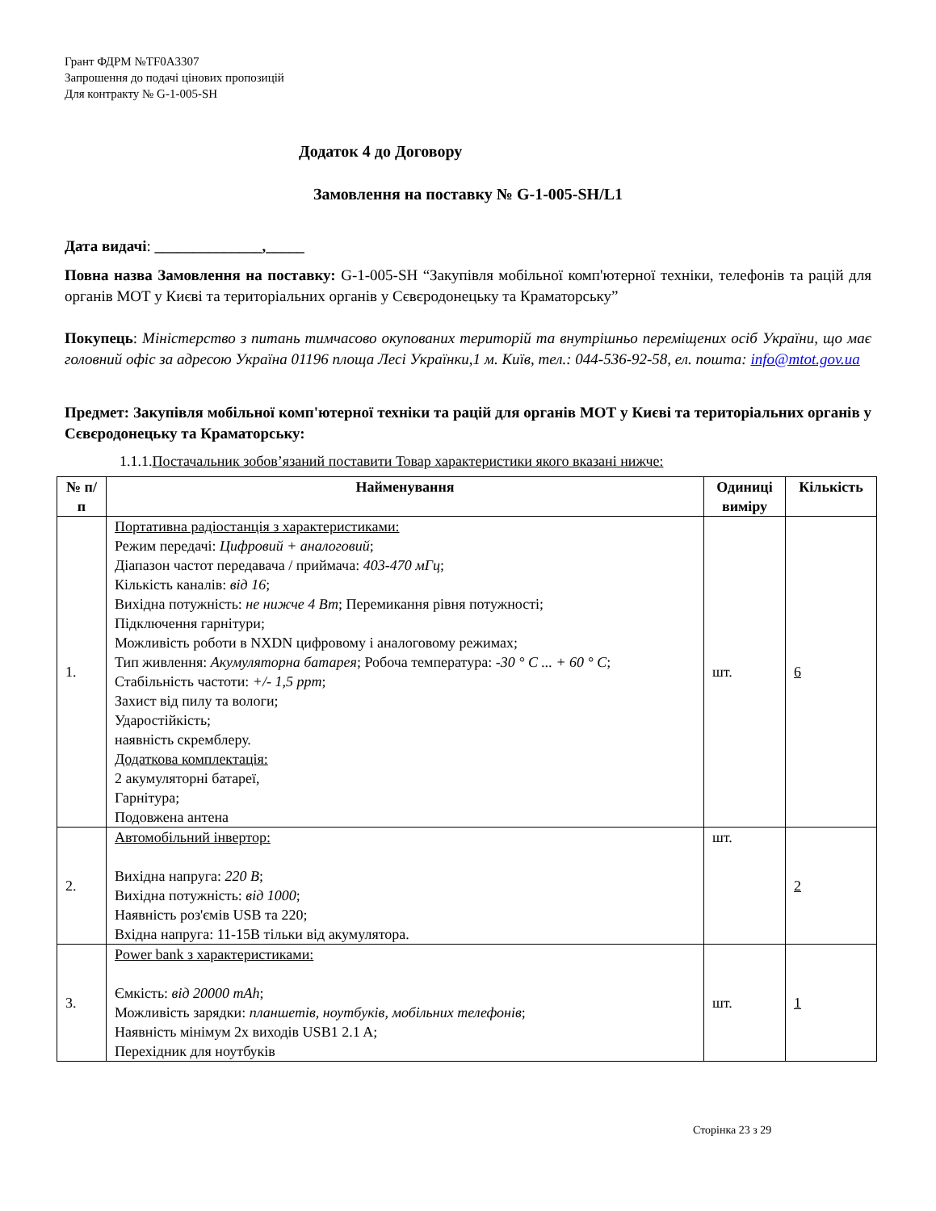Грант ФДРМ №TF0A3307
Запрошення до подачі цінових пропозицій
Для контракту № G-1-005-SH
Додаток 4 до Договору
Замовлення на поставку № G-1-005-SH/L1
Дата видачі: ______________,_____
Повна назва Замовлення на поставку: G-1-005-SH “Закупівля мобільної комп'ютерної техніки, телефонів та рацій для органів МОТ у Києві та територіальних органів у Сєвєродонецьку та Краматорську”
Покупець: Міністерство з питань тимчасово окупованих територій та внутрішньо переміщених осіб України, що має головний офіс за адресою Україна 01196 площа Лесі Українки,1 м. Київ, тел.: 044-536-92-58, ел. пошта: info@mtot.gov.ua
Предмет: Закупівля мобільної комп'ютерної техніки та рацій для органів МОТ у Києві та територіальних органів у Сєвєродонецьку та Краматорську:
1.1.1.Постачальник зобов’язаний поставити Товар характеристики якого вказані нижче:
| № п/п | Найменування | Одиниці виміру | Кількість |
| --- | --- | --- | --- |
| 1. | Портативна радіостанція з характеристиками: Режим передачі: Цифровий + аналоговий ; Діапазон частот передавача / приймача: 403-470 мГц ; Кількість каналів: від 16 ; Вихідна потужність: не нижче 4 Вт ; Перемикання рівня потужності; Підключення гарнітури; Можливість роботи в NXDN цифровому і аналоговому режимах; Тип живлення: Акумуляторна батарея ; Робоча температура: -30 ° C ... + 60 ° C ; Стабільність частоти: +/- 1,5 ppm ; Захист від пилу та вологи; Ударостійкість; наявність скремблеру. Додаткова комплектація: 2 акумуляторні батареї, Гарнітура; Подовжена антена | шт. | 6 |
| 2. | Автомобільний інвертор: Вихідна напруга: 220 В ; Вихідна потужність: від 1000 ; Наявність роз'ємів USB та 220; Вхідна напруга: 11-15В тільки від акумулятора. | шт. | 2 |
| 3. | Power bank з характеристиками: Ємкість: від 20000 mAh ; Можливість зарядки: планшетів, ноутбуків, мобільних телефонів ; Наявність мінімум 2х виходів USB1 2.1 A; Перехідник для ноутбуків | шт. | 1 |
Сторінка 23 з 29